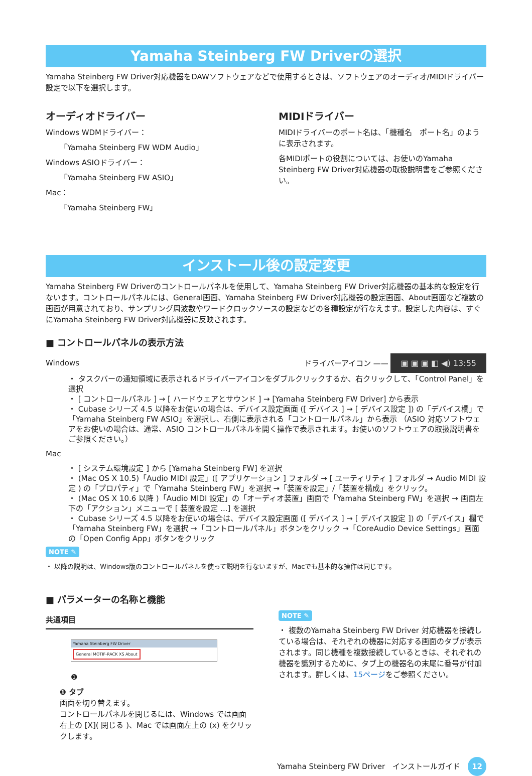Yamaha Steinberg FW Driverの選択
Yamaha Steinberg FW Driver対応機器をDAWソフトウェアなどで使用するときは、ソフトウェアのオーディオ/MIDIドライバー設定で以下を選択します。
オーディオドライバー
Windows WDMドライバー：
「Yamaha Steinberg FW WDM Audio」
Windows ASIOドライバー：
「Yamaha Steinberg FW ASIO」
Mac：
「Yamaha Steinberg FW」
MIDIドライバー
MIDIドライバーのポート名は、「機種名　ポート名」のように表示されます。
各MIDIポートの役割については、お使いのYamaha Steinberg FW Driver対応機器の取扱説明書をご参照ください。
インストール後の設定変更
Yamaha Steinberg FW Driverのコントロールパネルを使用して、Yamaha Steinberg FW Driver対応機器の基本的な設定を行ないます。コントロールパネルには、General画面、Yamaha Steinberg FW Driver対応機器の設定画面、About画面など複数の画面が用意されており、サンプリング周波数やワードクロックソースの設定などの各種設定が行なえます。設定した内容は、すぐにYamaha Steinberg FW Driver対応機器に反映されます。
■ コントロールパネルの表示方法
Windows
ドライバーアイコン —— ▣ ▣ ▣ ◧ ◀) 13:55
・ タスクバーの通知領域に表示されるドライバーアイコンをダブルクリックするか、右クリックして、「Control Panel」を選択
・ [ コントロールパネル ] → [ ハードウェアとサウンド ] → [Yamaha Steinberg FW Driver] から表示
・ Cubase シリーズ 4.5 以降をお使いの場合は、デバイス設定画面 ([ デバイス ] → [ デバイス設定 ]) の「デバイス欄」で「Yamaha Steinberg FW ASIO」を選択し、右側に表示される「コントロールパネル」から表示 （ASIO 対応ソフトウェアをお使いの場合は、通常、ASIO コントロールパネルを開く操作で表示されます。お使いのソフトウェアの取扱説明書をご参照ください。）
Mac
・ [ システム環境設定 ] から [Yamaha Steinberg FW] を選択
・ (Mac OS X 10.5)「Audio MIDI 設定」([ アプリケーション ] フォルダ → [ ユーティリティ ] フォルダ → Audio MIDI 設定 ) の「プロパティ」で「Yamaha Steinberg FW」を選択 →「装置を設定」/「装置を構成」をクリック。
・ (Mac OS X 10.6 以降 )「Audio MIDI 設定」の「オーディオ装置」画面で「Yamaha Steinberg FW」を選択 → 画面左下の「アクション」メニューで [ 装置を設定 ...] を選択
・ Cubase シリーズ 4.5 以降をお使いの場合は、デバイス設定画面 ([ デバイス ] → [ デバイス設定 ]) の「デバイス」欄で「Yamaha Steinberg FW」を選択 →「コントロールパネル」ボタンをクリック →「CoreAudio Device Settings」画面の「Open Config App」ボタンをクリック
NOTE ✎
・ 以降の説明は、Windows版のコントロールパネルを使って説明を行ないますが、Macでも基本的な操作は同じです。
■ パラメーターの名称と機能
共通項目
Yamaha Steinberg FW Driver
General MOTIF-RACK XS About
❶
❶ タブ
画面を切り替えます。
コントロールパネルを閉じるには、Windows では画面右上の [X]( 閉じる )、Mac では画面左上の (x) をクリックします。
NOTE ✎
・ 複数のYamaha Steinberg FW Driver 対応機器を接続している場合は、それぞれの機器に対応する画面のタブが表示されます。同じ機種を複数接続しているときは、それぞれの機器を識別するために、タブ上の機器名の末尾に番号が付加されます。詳しくは、15ページをご参照ください。
Yamaha Steinberg FW Driver　インストールガイド　12